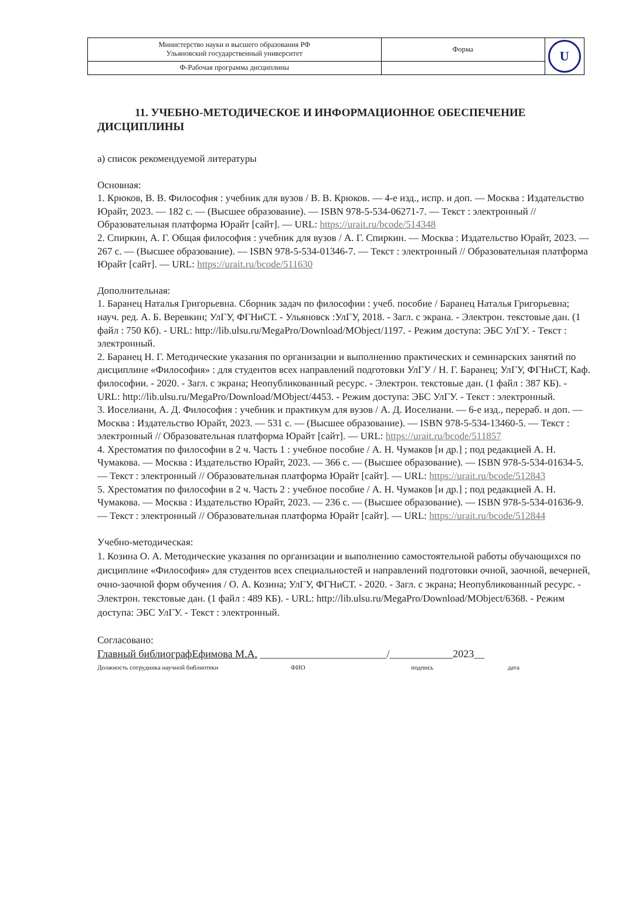| Министерство науки и высшего образования РФ Ульяновский государственный университет | Форма | U |
| Ф-Рабочая программа дисциплины | | |
11. УЧЕБНО-МЕТОДИЧЕСКОЕ И ИНФОРМАЦИОННОЕ ОБЕСПЕЧЕНИЕ ДИСЦИПЛИНЫ
а) список рекомендуемой литературы
Основная:
1. Крюков, В. В. Философия : учебник для вузов / В. В. Крюков. — 4-е изд., испр. и доп. — Москва : Издательство Юрайт, 2023. — 182 с. — (Высшее образование). — ISBN 978-5-534-06271-7. — Текст : электронный // Образовательная платформа Юрайт [сайт]. — URL: https://urait.ru/bcode/514348
2. Спиркин, А. Г. Общая философия : учебник для вузов / А. Г. Спиркин. — Москва : Издательство Юрайт, 2023. — 267 с. — (Высшее образование). — ISBN 978-5-534-01346-7. — Текст : электронный // Образовательная платформа Юрайт [сайт]. — URL: https://urait.ru/bcode/511630
Дополнительная:
1. Баранец Наталья Григорьевна. Сборник задач по философии : учеб. пособие / Баранец Наталья Григорьевна; науч. ред. А. Б. Веревкин; УлГУ, ФГНиСТ. - Ульяновск :УлГУ, 2018. - Загл. с экрана. - Электрон. текстовые дан. (1 файл : 750 Кб). - URL: http://lib.ulsu.ru/MegaPro/Download/MObject/1197. - Режим доступа: ЭБС УлГУ. - Текст : электронный.
2. Баранец Н. Г. Методические указания по организации и выполнению практических и семинарских занятий по дисциплине «Философия» : для студентов всех направлений подготовки УлГУ / Н. Г. Баранец; УлГУ, ФГНиСТ, Каф. философии. - 2020. - Загл. с экрана; Неопубликованный ресурс. - Электрон. текстовые дан. (1 файл : 387 КБ). - URL: http://lib.ulsu.ru/MegaPro/Download/MObject/4453. - Режим доступа: ЭБС УлГУ. - Текст : электронный.
3. Иоселиани, А. Д. Философия : учебник и практикум для вузов / А. Д. Иоселиани. — 6-е изд., перераб. и доп. — Москва : Издательство Юрайт, 2023. — 531 с. — (Высшее образование). — ISBN 978-5-534-13460-5. — Текст : электронный // Образовательная платформа Юрайт [сайт]. — URL: https://urait.ru/bcode/511857
4. Хрестоматия по философии в 2 ч. Часть 1 : учебное пособие / А. Н. Чумаков [и др.] ; под редакцией А. Н. Чумакова. — Москва : Издательство Юрайт, 2023. — 366 с. — (Высшее образование). — ISBN 978-5-534-01634-5. — Текст : электронный // Образовательная платформа Юрайт [сайт]. — URL: https://urait.ru/bcode/512843
5. Хрестоматия по философии в 2 ч. Часть 2 : учебное пособие / А. Н. Чумаков [и др.] ; под редакцией А. Н. Чумакова. — Москва : Издательство Юрайт, 2023. — 236 с. — (Высшее образование). — ISBN 978-5-534-01636-9. — Текст : электронный // Образовательная платформа Юрайт [сайт]. — URL: https://urait.ru/bcode/512844
Учебно-методическая:
1. Козина О. А. Методические указания по организации и выполнению самостоятельной работы обучающихся по дисциплине «Философия» для студентов всех специальностей и направлений подготовки очной, заочной, вечерней, очно-заочной форм обучения / О. А. Козина; УлГУ, ФГНиСТ. - 2020. - Загл. с экрана; Неопубликованный ресурс. - Электрон. текстовые дан. (1 файл : 489 КБ). - URL: http://lib.ulsu.ru/MegaPro/Download/MObject/6368. - Режим доступа: ЭБС УлГУ. - Текст : электронный.
Согласовано:
Главный библиографЕфимова М.А. ________________________/____________2023__
Должность сотрудника научной библиотеки ФИО подпись дата